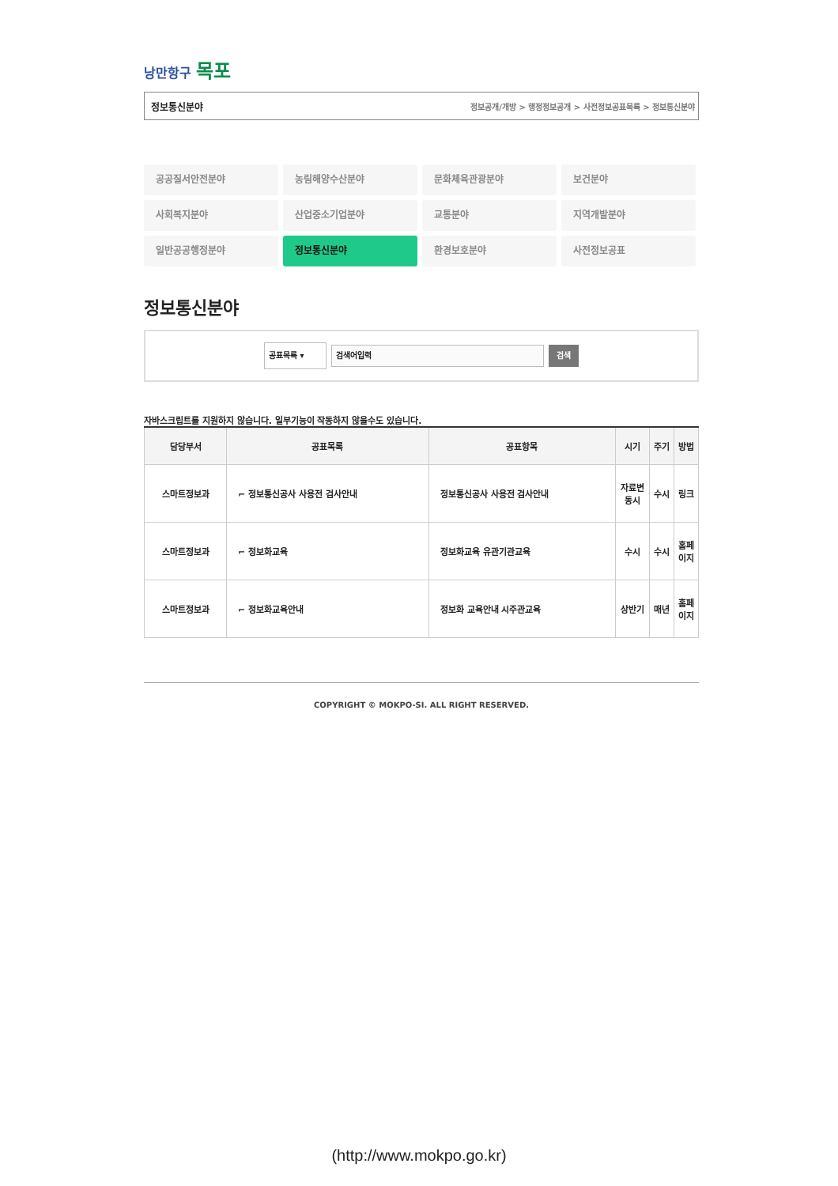낭만항구 목포
정보통신분야 정보공개/개방 > 행정정보공개 > 사전정보공표목록 > 정보통신분야
공공질서안전분야
농림해양수산분야
문화체육관광분야
보건분야
사회복지분야
산업중소기업분야
교통분야
지역개발분야
일반공공행정분야
정보통신분야
환경보호분야
사전정보공표
정보통신분야
공표목록 ▾
검색어입력
검색
자바스크립트를 지원하지 않습니다. 일부기능이 작동하지 않을수도 있습니다.
| 담당부서 | 공표목록 | 공표항목 | 시기 | 주기 | 방법 |
| --- | --- | --- | --- | --- | --- |
| 스마트정보과 | ⌐ 정보통신공사 사용전 검사안내 | 정보통신공사 사용전 검사안내 | 자료변동시 | 수시 | 링크 |
| 스마트정보과 | ⌐ 정보화교육 | 정보화교육 유관기관교육 | 수시 | 수시 | 홈페이지 |
| 스마트정보과 | ⌐ 정보화교육안내 | 정보화 교육안내 시주관교육 | 상반기 | 매년 | 홈페이지 |
COPYRIGHT © MOKPO-SI. ALL RIGHT RESERVED.
(http://www.mokpo.go.kr)